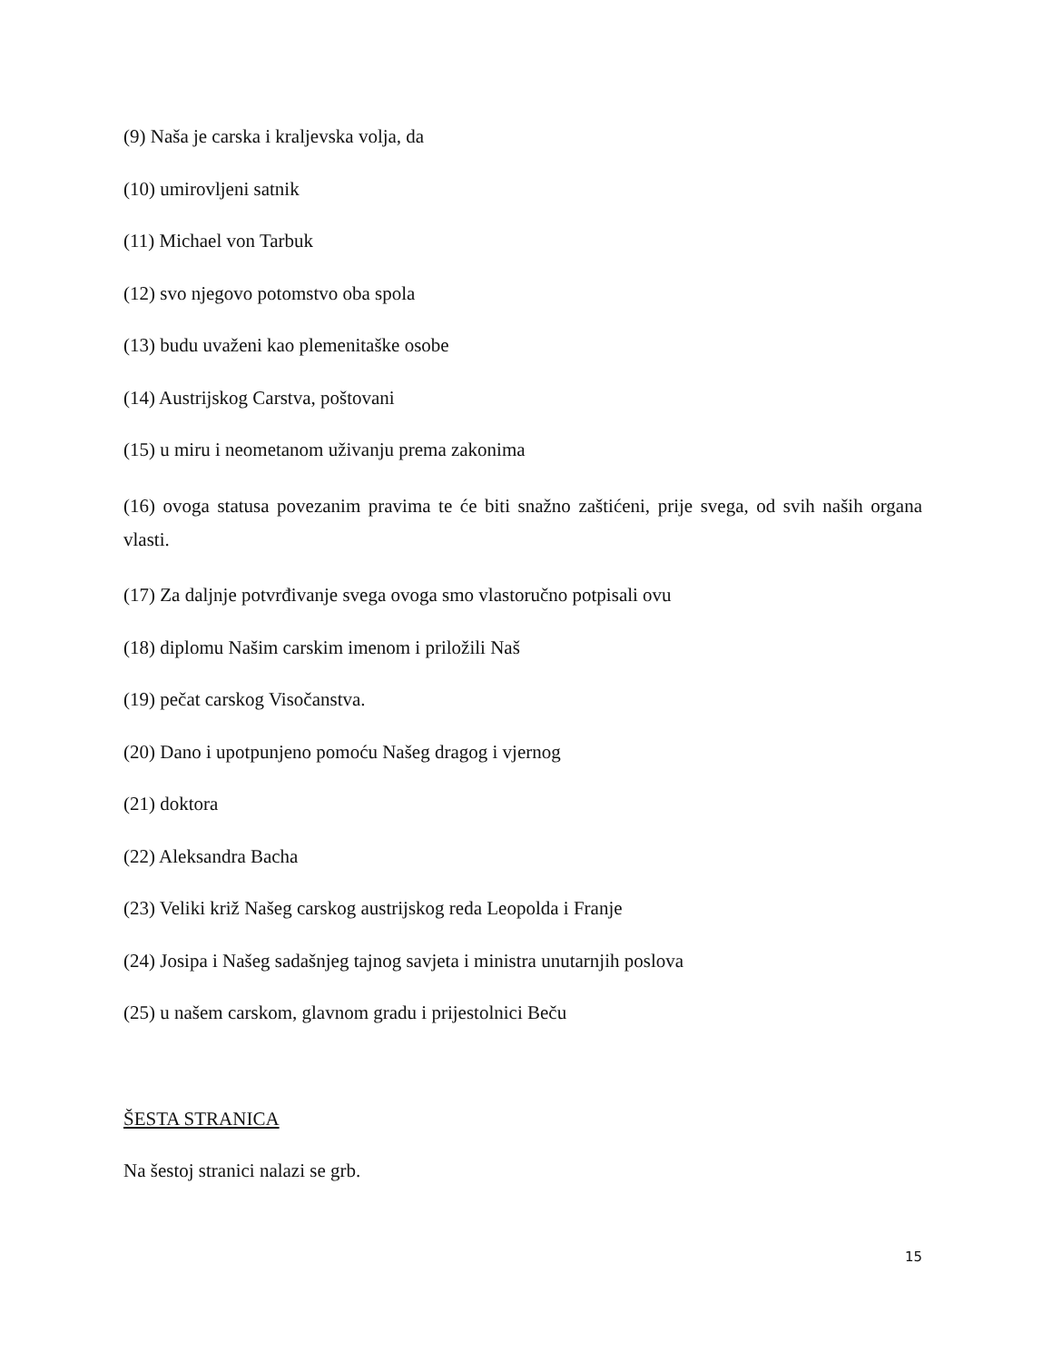(9) Naša je carska i kraljevska volja, da
(10) umirovljeni satnik
(11) Michael von Tarbuk
(12) svo njegovo potomstvo oba spola
(13) budu uvaženi kao plemenitaške osobe
(14) Austrijskog Carstva, poštovani
(15) u miru i neometanom uživanju prema zakonima
(16) ovoga statusa povezanim pravima te će biti snažno zaštićeni, prije svega, od svih naših organa vlasti.
(17) Za daljnje potvrđivanje svega ovoga smo vlastoručno potpisali ovu
(18) diplomu Našim carskim imenom i priložili Naš
(19) pečat carskog Visočanstva.
(20) Dano i upotpunjeno pomoću Našeg dragog i vjernog
(21) doktora
(22) Aleksandra Bacha
(23) Veliki križ Našeg carskog austrijskog reda Leopolda i Franje
(24) Josipa i Našeg sadašnjeg tajnog savjeta i ministra unutarnjih poslova
(25) u našem carskom, glavnom gradu i prijestolnici Beču
ŠESTA STRANICA
Na šestoj stranici nalazi se grb.
15